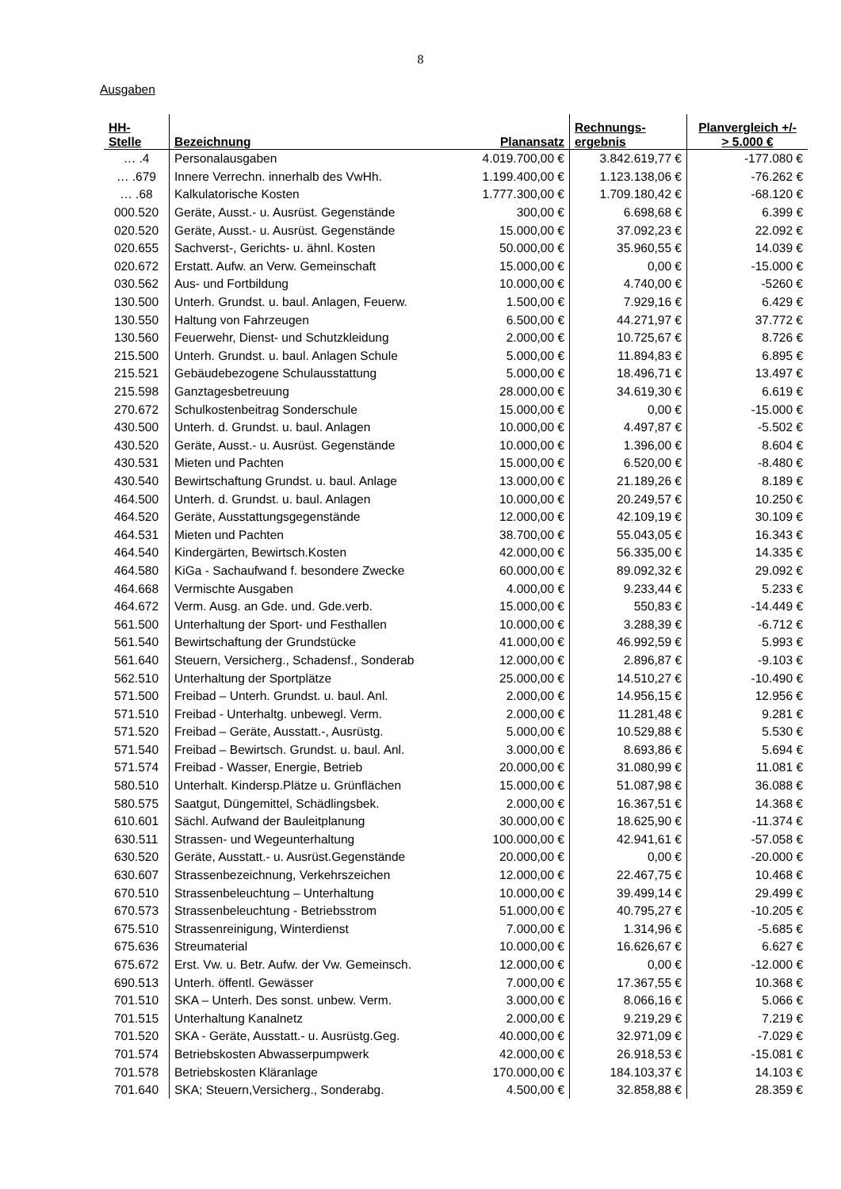8
Ausgaben
| HH- Stelle | Bezeichnung | Planansatz | Rechnungs- ergebnis | Planvergleich +/- > 5.000 € |
| --- | --- | --- | --- | --- |
| … .4 | Personalausgaben | 4.019.700,00 € | 3.842.619,77 € | -177.080 € |
| … .679 | Innere Verrechn. innerhalb des VwHh. | 1.199.400,00 € | 1.123.138,06 € | -76.262 € |
| … .68 | Kalkulatorische Kosten | 1.777.300,00 € | 1.709.180,42 € | -68.120 € |
| 000.520 | Geräte, Ausst.- u. Ausrüst. Gegenstände | 300,00 € | 6.698,68 € | 6.399 € |
| 020.520 | Geräte, Ausst.- u. Ausrüst. Gegenstände | 15.000,00 € | 37.092,23 € | 22.092 € |
| 020.655 | Sachverst-, Gerichts- u. ähnl. Kosten | 50.000,00 € | 35.960,55 € | 14.039 € |
| 020.672 | Erstatt. Aufw. an Verw. Gemeinschaft | 15.000,00 € | 0,00 € | -15.000 € |
| 030.562 | Aus- und Fortbildung | 10.000,00 € | 4.740,00 € | -5260 € |
| 130.500 | Unterh. Grundst. u. baul. Anlagen, Feuerw. | 1.500,00 € | 7.929,16 € | 6.429 € |
| 130.550 | Haltung von Fahrzeugen | 6.500,00 € | 44.271,97 € | 37.772 € |
| 130.560 | Feuerwehr, Dienst- und Schutzkleidung | 2.000,00 € | 10.725,67 € | 8.726 € |
| 215.500 | Unterh. Grundst. u. baul. Anlagen Schule | 5.000,00 € | 11.894,83 € | 6.895 € |
| 215.521 | Gebäudebezogene Schulausstattung | 5.000,00 € | 18.496,71 € | 13.497 € |
| 215.598 | Ganztagesbetreuung | 28.000,00 € | 34.619,30 € | 6.619 € |
| 270.672 | Schulkostenbeitrag Sonderschule | 15.000,00 € | 0,00 € | -15.000 € |
| 430.500 | Unterh. d. Grundst. u. baul. Anlagen | 10.000,00 € | 4.497,87 € | -5.502 € |
| 430.520 | Geräte, Ausst.- u. Ausrüst. Gegenstände | 10.000,00 € | 1.396,00 € | 8.604 € |
| 430.531 | Mieten und Pachten | 15.000,00 € | 6.520,00 € | -8.480 € |
| 430.540 | Bewirtschaftung Grundst. u. baul. Anlage | 13.000,00 € | 21.189,26 € | 8.189 € |
| 464.500 | Unterh. d. Grundst. u. baul. Anlagen | 10.000,00 € | 20.249,57 € | 10.250 € |
| 464.520 | Geräte, Ausstattungsgegenstände | 12.000,00 € | 42.109,19 € | 30.109 € |
| 464.531 | Mieten und Pachten | 38.700,00 € | 55.043,05 € | 16.343 € |
| 464.540 | Kindergärten, Bewirtsch.Kosten | 42.000,00 € | 56.335,00 € | 14.335 € |
| 464.580 | KiGa - Sachaufwand f. besondere Zwecke | 60.000,00 € | 89.092,32 € | 29.092 € |
| 464.668 | Vermischte Ausgaben | 4.000,00 € | 9.233,44 € | 5.233 € |
| 464.672 | Verm. Ausg. an Gde. und. Gde.verb. | 15.000,00 € | 550,83 € | -14.449 € |
| 561.500 | Unterhaltung der Sport- und Festhallen | 10.000,00 € | 3.288,39 € | -6.712 € |
| 561.540 | Bewirtschaftung der Grundstücke | 41.000,00 € | 46.992,59 € | 5.993 € |
| 561.640 | Steuern, Versicherg., Schadensf., Sonderab | 12.000,00 € | 2.896,87 € | -9.103 € |
| 562.510 | Unterhaltung der Sportplätze | 25.000,00 € | 14.510,27 € | -10.490 € |
| 571.500 | Freibad – Unterh. Grundst. u. baul. Anl. | 2.000,00 € | 14.956,15 € | 12.956 € |
| 571.510 | Freibad - Unterhaltg. unbewegl. Verm. | 2.000,00 € | 11.281,48 € | 9.281 € |
| 571.520 | Freibad – Geräte, Ausstatt.-, Ausrüstg. | 5.000,00 € | 10.529,88 € | 5.530 € |
| 571.540 | Freibad – Bewirtsch. Grundst. u. baul. Anl. | 3.000,00 € | 8.693,86 € | 5.694 € |
| 571.574 | Freibad - Wasser, Energie, Betrieb | 20.000,00 € | 31.080,99 € | 11.081 € |
| 580.510 | Unterhalt. Kindersp.Plätze u. Grünflächen | 15.000,00 € | 51.087,98 € | 36.088 € |
| 580.575 | Saatgut, Düngemittel, Schädlingsbek. | 2.000,00 € | 16.367,51 € | 14.368 € |
| 610.601 | Sächl. Aufwand der Bauleitplanung | 30.000,00 € | 18.625,90 € | -11.374 € |
| 630.511 | Strassen- und Wegeunterhaltung | 100.000,00 € | 42.941,61 € | -57.058 € |
| 630.520 | Geräte, Ausstatt.- u. Ausrüst.Gegenstände | 20.000,00 € | 0,00 € | -20.000 € |
| 630.607 | Strassenbezeichnung, Verkehrszeichen | 12.000,00 € | 22.467,75 € | 10.468 € |
| 670.510 | Strassenbeleuchtung – Unterhaltung | 10.000,00 € | 39.499,14 € | 29.499 € |
| 670.573 | Strassenbeleuchtung - Betriebsstrom | 51.000,00 € | 40.795,27 € | -10.205 € |
| 675.510 | Strassenreinigung, Winterdienst | 7.000,00 € | 1.314,96 € | -5.685 € |
| 675.636 | Streumaterial | 10.000,00 € | 16.626,67 € | 6.627 € |
| 675.672 | Erst. Vw. u. Betr. Aufw. der Vw. Gemeinsch. | 12.000,00 € | 0,00 € | -12.000 € |
| 690.513 | Unterh. öffentl. Gewässer | 7.000,00 € | 17.367,55 € | 10.368 € |
| 701.510 | SKA – Unterh. Des sonst. unbew. Verm. | 3.000,00 € | 8.066,16 € | 5.066 € |
| 701.515 | Unterhaltung Kanalnetz | 2.000,00 € | 9.219,29 € | 7.219 € |
| 701.520 | SKA - Geräte, Ausstatt.- u. Ausrüstg.Geg. | 40.000,00 € | 32.971,09 € | -7.029 € |
| 701.574 | Betriebskosten Abwasserpumpwerk | 42.000,00 € | 26.918,53 € | -15.081 € |
| 701.578 | Betriebskosten Kläranlage | 170.000,00 € | 184.103,37 € | 14.103 € |
| 701.640 | SKA; Steuern,Versicherg., Sonderabg. | 4.500,00 € | 32.858,88 € | 28.359 € |